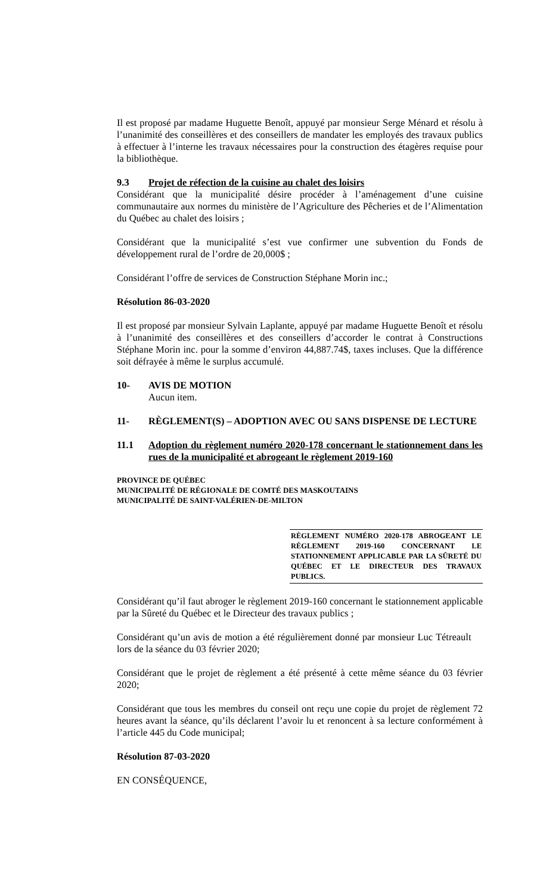Il est proposé par madame Huguette Benoît, appuyé par monsieur Serge Ménard et résolu à l’unanimité des conseillères et des conseillers de mandater les employés des travaux publics à effectuer à l’interne les travaux nécessaires pour la construction des étagères requise pour la bibliothèque.
9.3 Projet de réfection de la cuisine au chalet des loisirs
Considérant que la municipalité désire procéder à l’aménagement d’une cuisine communautaire aux normes du ministère de l’Agriculture des Pêcheries et de l’Alimentation du Québec au chalet des loisirs ;
Considérant que la municipalité s’est vue confirmer une subvention du Fonds de développement rural de l’ordre de 20,000$ ;
Considérant l’offre de services de Construction Stéphane Morin inc.;
Résolution 86-03-2020
Il est proposé par monsieur Sylvain Laplante, appuyé par madame Huguette Benoît et résolu à l’unanimité des conseillères et des conseillers d’accorder le contrat à Constructions Stéphane Morin inc. pour la somme d’environ 44,887.74$, taxes incluses. Que la différence soit défrayée à même le surplus accumulé.
10- AVIS DE MOTION
Aucun item.
11- RÈGLEMENT(S) – ADOPTION AVEC OU SANS DISPENSE DE LECTURE
11.1 Adoption du règlement numéro 2020-178 concernant le stationnement dans les rues de la municipalité et abrogeant le règlement 2019-160
PROVINCE DE QUÉBEC
MUNICIPALITÉ DE RÉGIONALE DE COMTÉ DES MASKOUTAINS
MUNICIPALITÉ DE SAINT-VALÉRIEN-DE-MILTON
RÈGLEMENT NUMÉRO 2020-178 ABROGEANT LE RÈGLEMENT 2019-160 CONCERNANT LE STATIONNEMENT APPLICABLE PAR LA SÛRETÉ DU QUÉBEC ET LE DIRECTEUR DES TRAVAUX PUBLICS.
Considérant qu’il faut abroger le règlement 2019-160 concernant le stationnement applicable par la Sûreté du Québec et le Directeur des travaux publics ;
Considérant qu’un avis de motion a été régulièrement donné par monsieur Luc Tétreault lors de la séance du 03 février 2020;
Considérant que le projet de règlement a été présenté à cette même séance du 03 février 2020;
Considérant que tous les membres du conseil ont reçu une copie du projet de règlement 72 heures avant la séance, qu’ils déclarent l’avoir lu et renoncent à sa lecture conformément à l’article 445 du Code municipal;
Résolution 87-03-2020
EN CONSÉQUENCE,